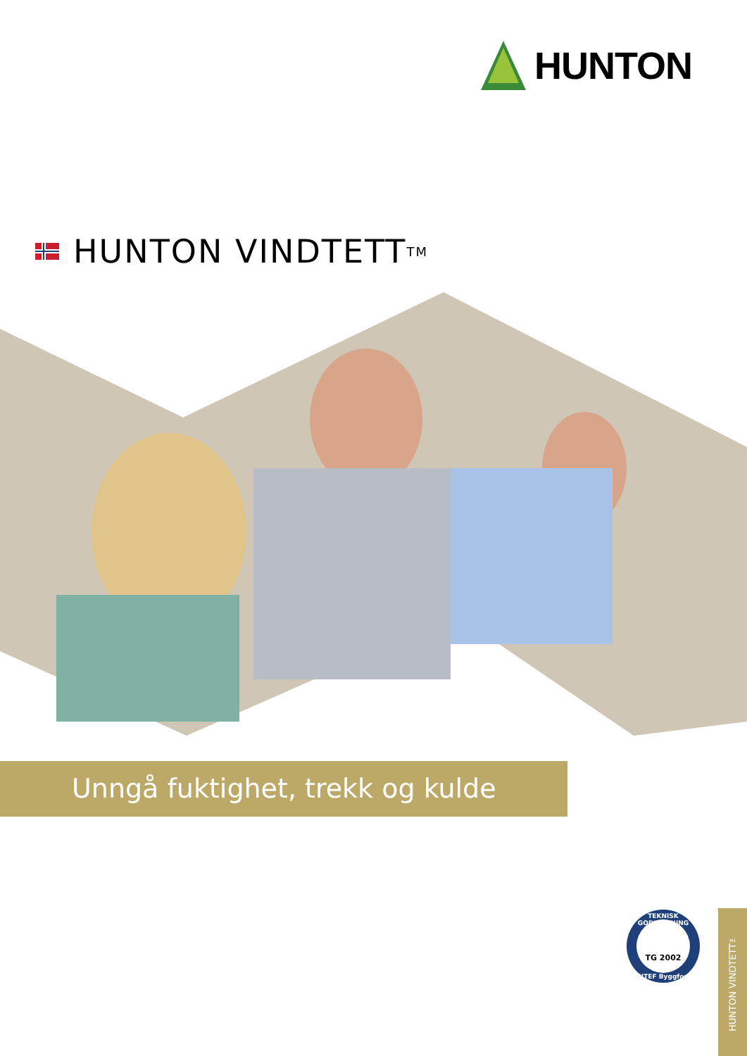HUNTON
HUNTON VINDTETT<sup>TM</sup>
Unngå fuktighet, trekk og kulde
TEKNISK GODKJENNING
TG 2002
SINTEF Byggforsk
HUNTON VINDTETT™